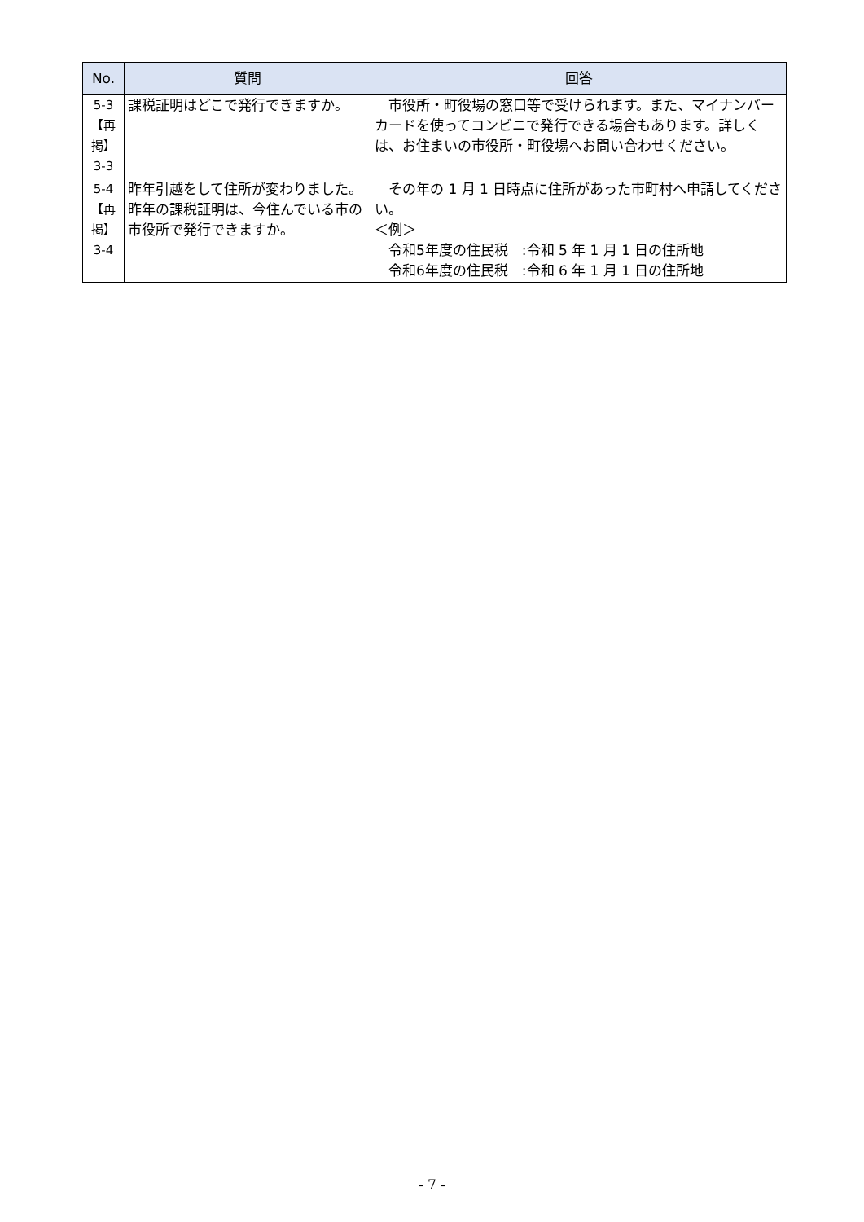| No. | 質問 | 回答 |
| --- | --- | --- |
| 5-3 【再掲】 3-3 | 課税証明はどこで発行できますか。 | 市役所・町役場の窓口等で受けられます。また、マイナンバーカードを使ってコンビニで発行できる場合もあります。詳しくは、お住まいの市役所・町役場へお問い合わせください。 |
| 5-4 【再掲】 3-4 | 昨年引越をして住所が変わりました。昨年の課税証明は、今住んでいる市の市役所で発行できますか。 | その年の 1 月 1 日時点に住所があった市町村へ申請してください。 ＜例＞ 令和5年度の住民税 :令和 5 年 1 月 1 日の住所地 令和6年度の住民税 :令和 6 年 1 月 1 日の住所地 |
- 7 -